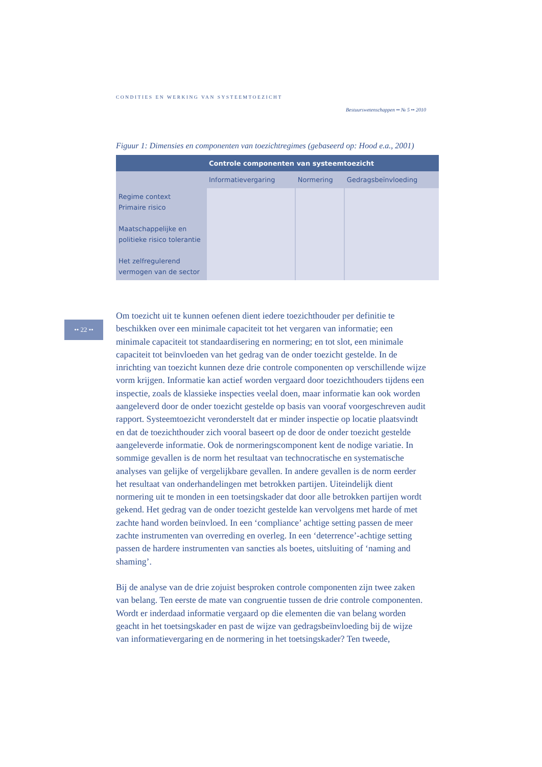CONDITIES EN WERKING VAN SYSTEEMTOEZICHT
Bestuurswetenschappen •• № 5 •• 2010
Figuur 1: Dimensies en componenten van toezichtregimes (gebaseerd op: Hood e.a., 2001)
| Controle componenten van systeemtoezicht | | | |
| --- | --- | --- | --- |
| | Informatievergaring | Normering | Gedragsbeïnvloeding |
| Regime context Primaire risico Maatschappelijke en politieke risico tolerantie Het zelfregulerend vermogen van de sector | | | |
•• 22 ••
Om toezicht uit te kunnen oefenen dient iedere toezichthouder per definitie te beschikken over een minimale capaciteit tot het vergaren van informatie; een minimale capaciteit tot standaardisering en normering; en tot slot, een minimale capaciteit tot beïnvloeden van het gedrag van de onder toezicht gestelde. In de inrichting van toezicht kunnen deze drie controle componenten op verschillende wijze vorm krijgen. Informatie kan actief worden vergaard door toezichthouders tijdens een inspectie, zoals de klassieke inspecties veelal doen, maar informatie kan ook worden aangeleverd door de onder toezicht gestelde op basis van vooraf voorgeschreven audit rapport. Systeemtoezicht veronderstelt dat er minder inspectie op locatie plaatsvindt en dat de toezichthouder zich vooral baseert op de door de onder toezicht gestelde aangeleverde informatie. Ook de normeringscomponent kent de nodige variatie. In sommige gevallen is de norm het resultaat van technocratische en systematische analyses van gelijke of vergelijkbare gevallen. In andere gevallen is de norm eerder het resultaat van onderhandelingen met betrokken partijen. Uiteindelijk dient normering uit te monden in een toetsingskader dat door alle betrokken partijen wordt gekend. Het gedrag van de onder toezicht gestelde kan vervolgens met harde of met zachte hand worden beïnvloed. In een ‘compliance’ achtige setting passen de meer zachte instrumenten van overreding en overleg. In een ‘deterrence’-achtige setting passen de hardere instrumenten van sancties als boetes, uitsluiting of ‘naming and shaming’.
Bij de analyse van de drie zojuist besproken controle componenten zijn twee zaken van belang. Ten eerste de mate van congruentie tussen de drie controle componenten. Wordt er inderdaad informatie vergaard op die elementen die van belang worden geacht in het toetsingskader en past de wijze van gedragsbeïnvloeding bij de wijze van informatievergaring en de normering in het toetsingskader? Ten tweede,